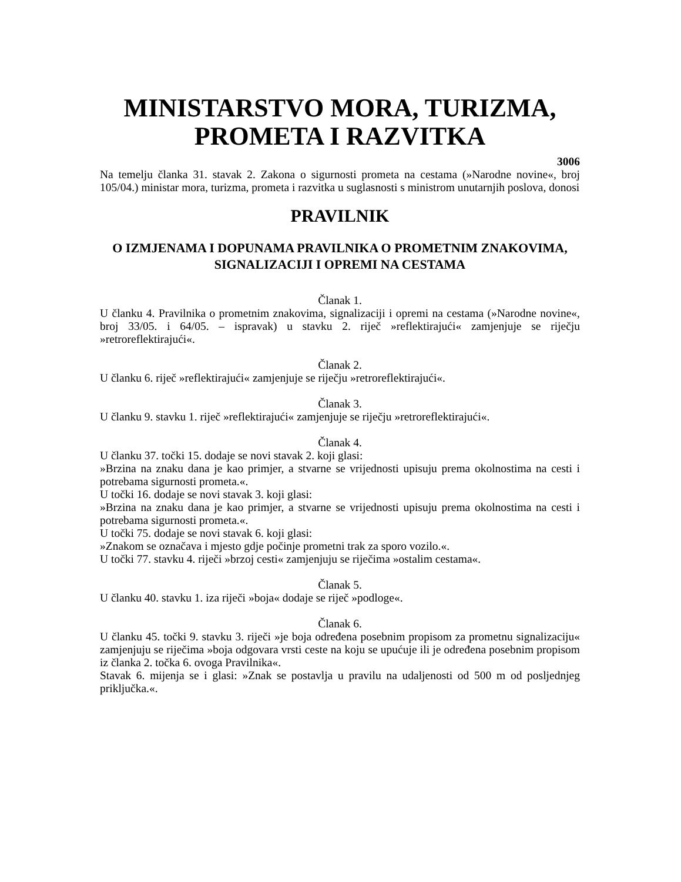MINISTARSTVO MORA, TURIZMA,
PROMETA I RAZVITKA
3006
Na temelju članka 31. stavak 2. Zakona o sigurnosti prometa na cestama (»Narodne novine«, broj 105/04.) ministar mora, turizma, prometa i razvitka u suglasnosti s ministrom unutarnjih poslova, donosi
PRAVILNIK
O IZMJENAMA I DOPUNAMA PRAVILNIKA O PROMETNIM ZNAKOVIMA, SIGNALIZACIJI I OPREMI NA CESTAMA
Članak 1.
U članku 4. Pravilnika o prometnim znakovima, signalizaciji i opremi na cestama (»Narodne novine«, broj 33/05. i 64/05. – ispravak) u stavku 2. riječ »reflektirajući« zamjenjuje se riječju »retroreflektirajući«.
Članak 2.
U članku 6. riječ »reflektirajući« zamjenjuje se riječju »retroreflektirajući«.
Članak 3.
U članku 9. stavku 1. riječ »reflektirajući« zamjenjuje se riječju »retroreflektirajući«.
Članak 4.
U članku 37. točki 15. dodaje se novi stavak 2. koji glasi:
»Brzina na znaku dana je kao primjer, a stvarne se vrijednosti upisuju prema okolnostima na cesti i potrebama sigurnosti prometa.«.
U točki 16. dodaje se novi stavak 3. koji glasi:
»Brzina na znaku dana je kao primjer, a stvarne se vrijednosti upisuju prema okolnostima na cesti i potrebama sigurnosti prometa.«.
U točki 75. dodaje se novi stavak 6. koji glasi:
»Znakom se označava i mjesto gdje počinje prometni trak za sporo vozilo.«.
U točki 77. stavku 4. riječi »brzoj cesti« zamjenjuju se riječima »ostalim cestama«.
Članak 5.
U članku 40. stavku 1. iza riječi »boja« dodaje se riječ »podloge«.
Članak 6.
U članku 45. točki 9. stavku 3. riječi »je boja određena posebnim propisom za prometnu signalizaciju« zamjenjuju se riječima »boja odgovara vrsti ceste na koju se upućuje ili je određena posebnim propisom iz članka 2. točka 6. ovoga Pravilnika«.
Stavak 6. mijenja se i glasi: »Znak se postavlja u pravilu na udaljenosti od 500 m od posljednjeg priključka.«.